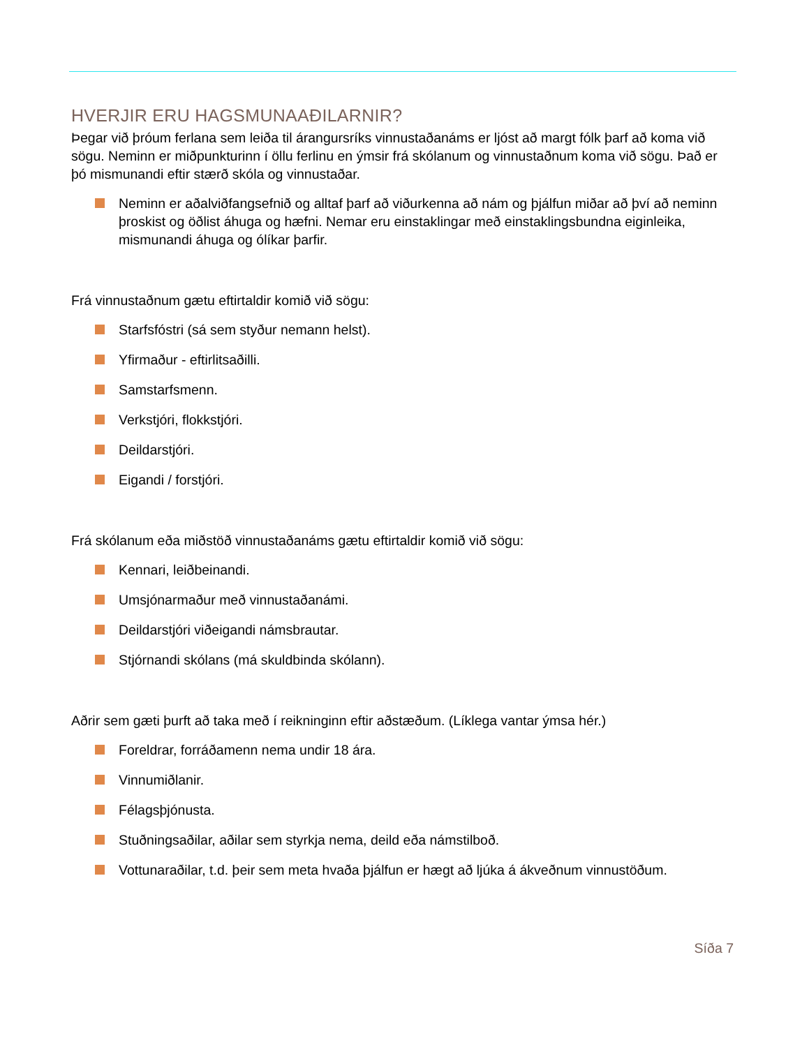HVERJIR ERU HAGSMUNAAÐILARNIR?
Þegar við þróum ferlana sem leiða til árangursríks vinnustaðanáms er ljóst að margt fólk þarf að koma við sögu. Neminn er miðpunkturinn í öllu ferlinu en ýmsir frá skólanum og vinnustaðnum koma við sögu. Það er þó mismunandi eftir stærð skóla og vinnustaðar.
Neminn er aðalviðfangsefnið og alltaf þarf að viðurkenna að nám og þjálfun miðar að því að neminn þroskist og öðlist áhuga og hæfni. Nemar eru einstaklingar með einstaklingsbundna eiginleika, mismunandi áhuga og ólíkar þarfir.
Frá vinnustaðnum gætu eftirtaldir komið við sögu:
Starfsfóstri (sá sem styður nemann helst).
Yfirmaður - eftirlitsaðilli.
Samstarfsmenn.
Verkstjóri, flokkstjóri.
Deildarstjóri.
Eigandi / forstjóri.
Frá skólanum eða miðstöð vinnustaðanáms gætu eftirtaldir komið við sögu:
Kennari, leiðbeinandi.
Umsjónarmaður með vinnustaðanámi.
Deildarstjóri viðeigandi námsbrautar.
Stjórnandi skólans (má skuldbinda skólann).
Aðrir sem gæti þurft að taka með í reikninginn eftir aðstæðum. (Líklega vantar ýmsa hér.)
Foreldrar, forráðamenn nema undir 18 ára.
Vinnumiðlanir.
Félagsþjónusta.
Stuðningsaðilar, aðilar sem styrkja nema, deild eða námstilboð.
Vottunaraðilar, t.d. þeir sem meta hvaða þjálfun er hægt að ljúka á ákveðnum vinnustöðum.
Síða 7